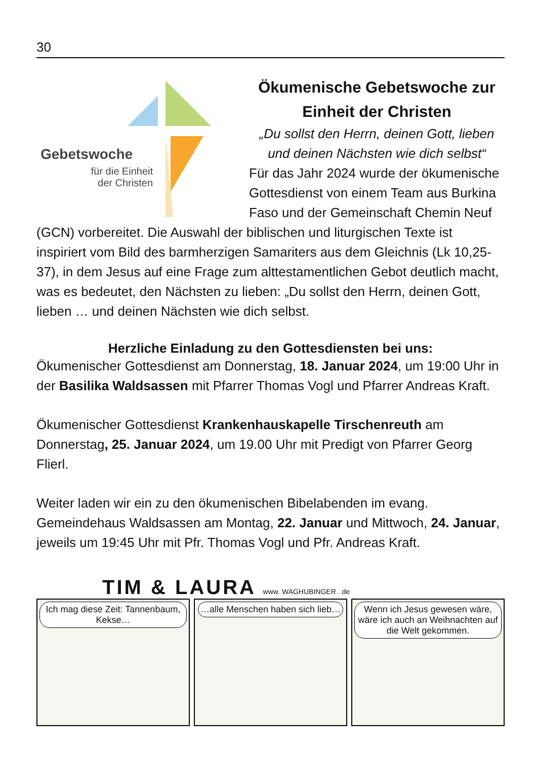30
Gebetswoche
für die Einheit
der Christen
Ökumenische Gebetswoche zur Einheit der Christen
„Du sollst den Herrn, deinen Gott, lieben und deinen Nächsten wie dich selbst“
Für das Jahr 2024 wurde der ökumenische Gottesdienst von einem Team aus Burkina Faso und der Gemeinschaft Chemin Neuf (GCN) vorbereitet. Die Auswahl der biblischen und liturgischen Texte ist inspiriert vom Bild des barmherzigen Samariters aus dem Gleichnis (Lk 10,25-37), in dem Jesus auf eine Frage zum alttestamentlichen Gebot deutlich macht, was es bedeutet, den Nächsten zu lieben: „Du sollst den Herrn, deinen Gott, lieben … und deinen Nächsten wie dich selbst.
Herzliche Einladung zu den Gottesdiensten bei uns:
Ökumenischer Gottesdienst am Donnerstag, 18. Januar 2024, um 19:00 Uhr in der Basilika Waldsassen mit Pfarrer Thomas Vogl und Pfarrer Andreas Kraft.
Ökumenischer Gottesdienst Krankenhauskapelle Tirschenreuth am Donnerstag, 25. Januar 2024, um 19.00 Uhr mit Predigt von Pfarrer Georg Flierl.
Weiter laden wir ein zu den ökumenischen Bibelabenden im evang. Gemeindehaus Waldsassen am Montag, 22. Januar und Mittwoch, 24. Januar, jeweils um 19:45 Uhr mit Pfr. Thomas Vogl und Pfr. Andreas Kraft.
TIM & LAURA www. WAGHUBINGER . de
Ich mag diese Zeit: Tannenbaum, Kekse…
…alle Menschen haben sich lieb…
Wenn ich Jesus gewesen wäre, wäre ich auch an Weihnachten auf die Welt gekommen.